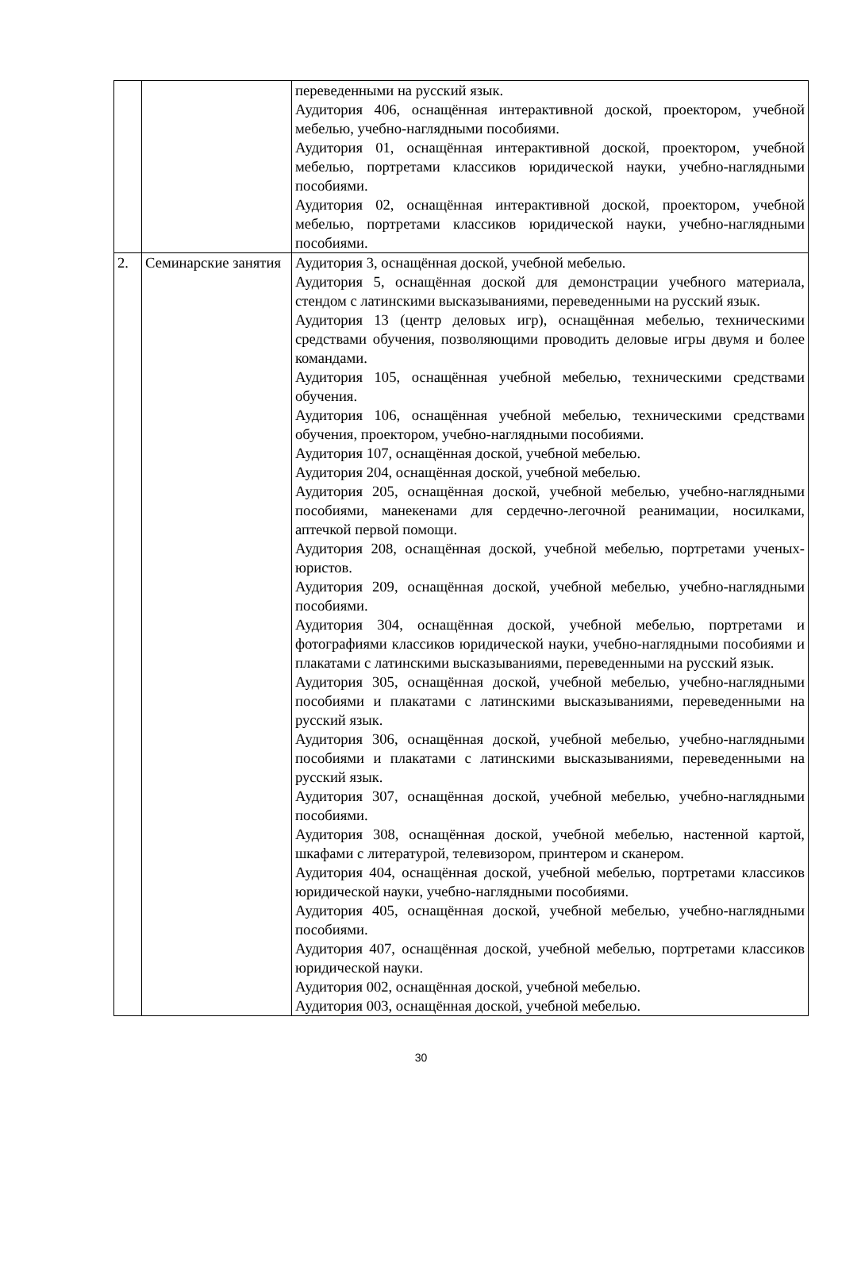| | | переведенными на русский язык. Аудитория 406, оснащённая интерактивной доской, проектором, учебной мебелью, учебно-наглядными пособиями. Аудитория 01, оснащённая интерактивной доской, проектором, учебной мебелью, портретами классиков юридической науки, учебно-наглядными пособиями. Аудитория 02, оснащённая интерактивной доской, проектором, учебной мебелью, портретами классиков юридической науки, учебно-наглядными пособиями. |
| 2. | Семинарские занятия | Аудитория 3, оснащённая доской, учебной мебелью. Аудитория 5, оснащённая доской для демонстрации учебного материала, стендом с латинскими высказываниями, переведенными на русский язык. Аудитория 13 (центр деловых игр), оснащённая мебелью, техническими средствами обучения, позволяющими проводить деловые игры двумя и более командами. Аудитория 105, оснащённая учебной мебелью, техническими средствами обучения. Аудитория 106, оснащённая учебной мебелью, техническими средствами обучения, проектором, учебно-наглядными пособиями. Аудитория 107, оснащённая доской, учебной мебелью. Аудитория 204, оснащённая доской, учебной мебелью. Аудитория 205, оснащённая доской, учебной мебелью, учебно-наглядными пособиями, манекенами для сердечно-легочной реанимации, носилками, аптечкой первой помощи. Аудитория 208, оснащённая доской, учебной мебелью, портретами ученых-юристов. Аудитория 209, оснащённая доской, учебной мебелью, учебно-наглядными пособиями. Аудитория 304, оснащённая доской, учебной мебелью, портретами и фотографиями классиков юридической науки, учебно-наглядными пособиями и плакатами с латинскими высказываниями, переведенными на русский язык. Аудитория 305, оснащённая доской, учебной мебелью, учебно-наглядными пособиями и плакатами с латинскими высказываниями, переведенными на русский язык. Аудитория 306, оснащённая доской, учебной мебелью, учебно-наглядными пособиями и плакатами с латинскими высказываниями, переведенными на русский язык. Аудитория 307, оснащённая доской, учебной мебелью, учебно-наглядными пособиями. Аудитория 308, оснащённая доской, учебной мебелью, настенной картой, шкафами с литературой, телевизором, принтером и сканером. Аудитория 404, оснащённая доской, учебной мебелью, портретами классиков юридической науки, учебно-наглядными пособиями. Аудитория 405, оснащённая доской, учебной мебелью, учебно-наглядными пособиями. Аудитория 407, оснащённая доской, учебной мебелью, портретами классиков юридической науки. Аудитория 002, оснащённая доской, учебной мебелью. Аудитория 003, оснащённая доской, учебной мебелью. |
30